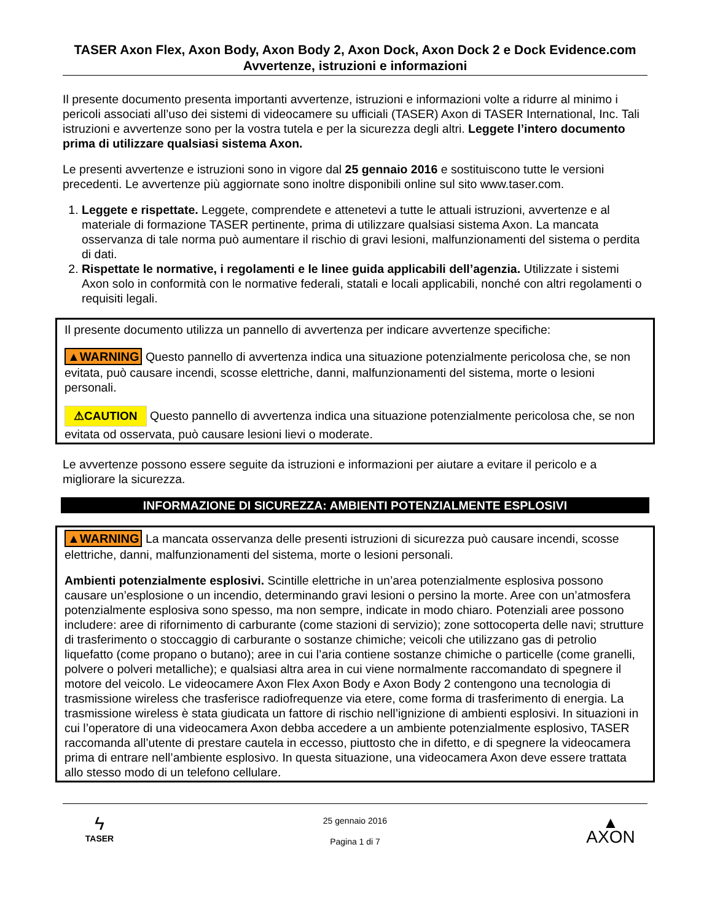TASER Axon Flex, Axon Body, Axon Body 2, Axon Dock, Axon Dock 2 e Dock Evidence.com Avvertenze, istruzioni e informazioni
Il presente documento presenta importanti avvertenze, istruzioni e informazioni volte a ridurre al minimo i pericoli associati all’uso dei sistemi di videocamere su ufficiali (TASER) Axon di TASER International, Inc. Tali istruzioni e avvertenze sono per la vostra tutela e per la sicurezza degli altri. Leggete l’intero documento prima di utilizzare qualsiasi sistema Axon.
Le presenti avvertenze e istruzioni sono in vigore dal 25 gennaio 2016 e sostituiscono tutte le versioni precedenti. Le avvertenze più aggiornate sono inoltre disponibili online sul sito www.taser.com.
1. Leggete e rispettate. Leggete, comprendete e attenetevi a tutte le attuali istruzioni, avvertenze e al materiale di formazione TASER pertinente, prima di utilizzare qualsiasi sistema Axon. La mancata osservanza di tale norma può aumentare il rischio di gravi lesioni, malfunzionamenti del sistema o perdita di dati.
2. Rispettate le normative, i regolamenti e le linee guida applicabili dell’agenzia. Utilizzate i sistemi Axon solo in conformità con le normative federali, statali e locali applicabili, nonché con altri regolamenti o requisiti legali.
Il presente documento utilizza un pannello di avvertenza per indicare avvertenze specifiche:
▲WARNING Questo pannello di avvertenza indica una situazione potenzialmente pericolosa che, se non evitata, può causare incendi, scosse elettriche, danni, malfunzionamenti del sistema, morte o lesioni personali.
⚠CAUTION Questo pannello di avvertenza indica una situazione potenzialmente pericolosa che, se non evitata od osservata, può causare lesioni lievi o moderate.
Le avvertenze possono essere seguite da istruzioni e informazioni per aiutare a evitare il pericolo e a migliorare la sicurezza.
INFORMAZIONE DI SICUREZZA: AMBIENTI POTENZIALMENTE ESPLOSIVI
▲WARNING La mancata osservanza delle presenti istruzioni di sicurezza può causare incendi, scosse elettriche, danni, malfunzionamenti del sistema, morte o lesioni personali.
Ambienti potenzialmente esplosivi. Scintille elettriche in un’area potenzialmente esplosiva possono causare un’esplosione o un incendio, determinando gravi lesioni o persino la morte. Aree con un’atmosfera potenzialmente esplosiva sono spesso, ma non sempre, indicate in modo chiaro. Potenziali aree possono includere: aree di rifornimento di carburante (come stazioni di servizio); zone sottocoperta delle navi; strutture di trasferimento o stoccaggio di carburante o sostanze chimiche; veicoli che utilizzano gas di petrolio liquefatto (come propano o butano); aree in cui l’aria contiene sostanze chimiche o particelle (come granelli, polvere o polveri metalliche); e qualsiasi altra area in cui viene normalmente raccomandato di spegnere il motore del veicolo. Le videocamere Axon Flex Axon Body e Axon Body 2 contengono una tecnologia di trasmissione wireless che trasferisce radiofrequenze via etere, come forma di trasferimento di energia. La trasmissione wireless è stata giudicata un fattore di rischio nell’ignizione di ambienti esplosivi. In situazioni in cui l’operatore di una videocamera Axon debba accedere a un ambiente potenzialmente esplosivo, TASER raccomanda all’utente di prestare cautela in eccesso, piuttosto che in difetto, e di spegnere la videocamera prima di entrare nell’ambiente esplosivo. In questa situazione, una videocamera Axon deve essere trattata allo stesso modo di un telefono cellulare.
ϟ
TASER
25 gennaio 2016
Pagina 1 di 7
▲
AXON